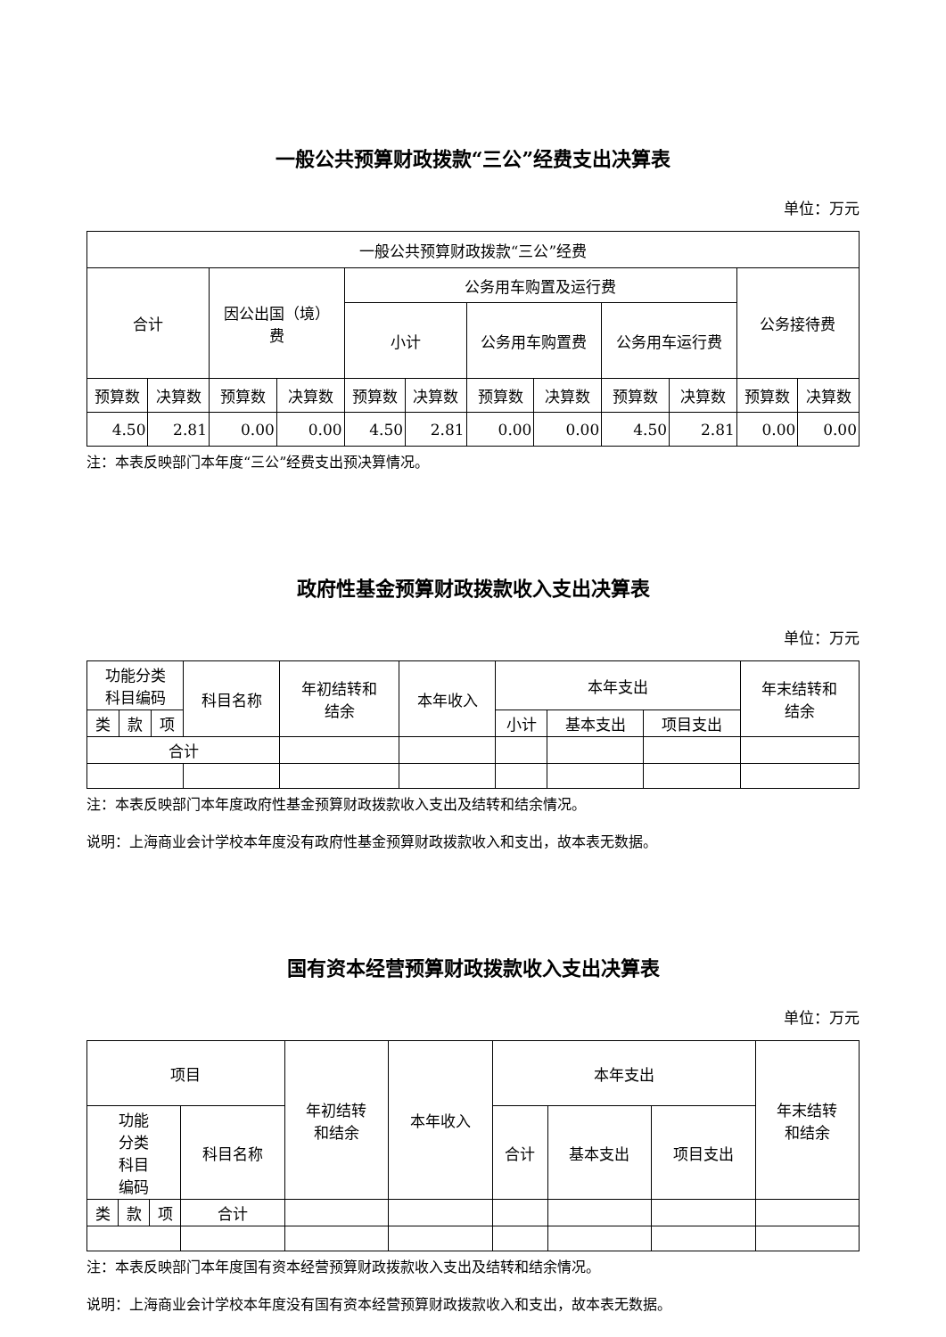一般公共预算财政拨款“三公”经费支出决算表
单位：万元
| 一般公共预算财政拨款“三公”经费 | | | | | | | | | | | |
| --- | --- | --- | --- | --- | --- | --- | --- | --- | --- | --- | --- |
| 合计 | | 因公出国（境） 费 | | 公务用车购置及运行费 | | | | | | 公务接待费 | |
| | | | | 小计 | | 公务用车购置费 | | 公务用车运行费 | | | |
| 预算数 | 决算数 | 预算数 | 决算数 | 预算数 | 决算数 | 预算数 | 决算数 | 预算数 | 决算数 | 预算数 | 决算数 |
| 4.50 | 2.81 | 0.00 | 0.00 | 4.50 | 2.81 | 0.00 | 0.00 | 4.50 | 2.81 | 0.00 | 0.00 |
注：本表反映部门本年度“三公”经费支出预决算情况。
政府性基金预算财政拨款收入支出决算表
单位：万元
| 功能分类 科目编码 | | | 科目名称 | 年初结转和 结余 | 本年收入 | 本年支出 | | | 年末结转和 结余 |
| --- | --- | --- | --- | --- | --- | --- | --- | --- | --- |
| 类 | 款 | 项 | | | | 小计 | 基本支出 | 项目支出 | |
| 合计 | | | | | | | | | |
注：本表反映部门本年度政府性基金预算财政拨款收入支出及结转和结余情况。
说明：上海商业会计学校本年度没有政府性基金预算财政拨款收入和支出，故本表无数据。
国有资本经营预算财政拨款收入支出决算表
单位：万元
| 项目 | | | | 年初结转 和结余 | 本年收入 | 本年支出 | | | 年末结转 和结余 |
| --- | --- | --- | --- | --- | --- | --- | --- | --- | --- |
| 功能 分类 科目 编码 | | | 科目名称 | | | 合计 | 基本支出 | 项目支出 | |
| 类 | 款 | 项 | 合计 | | | | | | |
注：本表反映部门本年度国有资本经营预算财政拨款收入支出及结转和结余情况。
说明：上海商业会计学校本年度没有国有资本经营预算财政拨款收入和支出，故本表无数据。